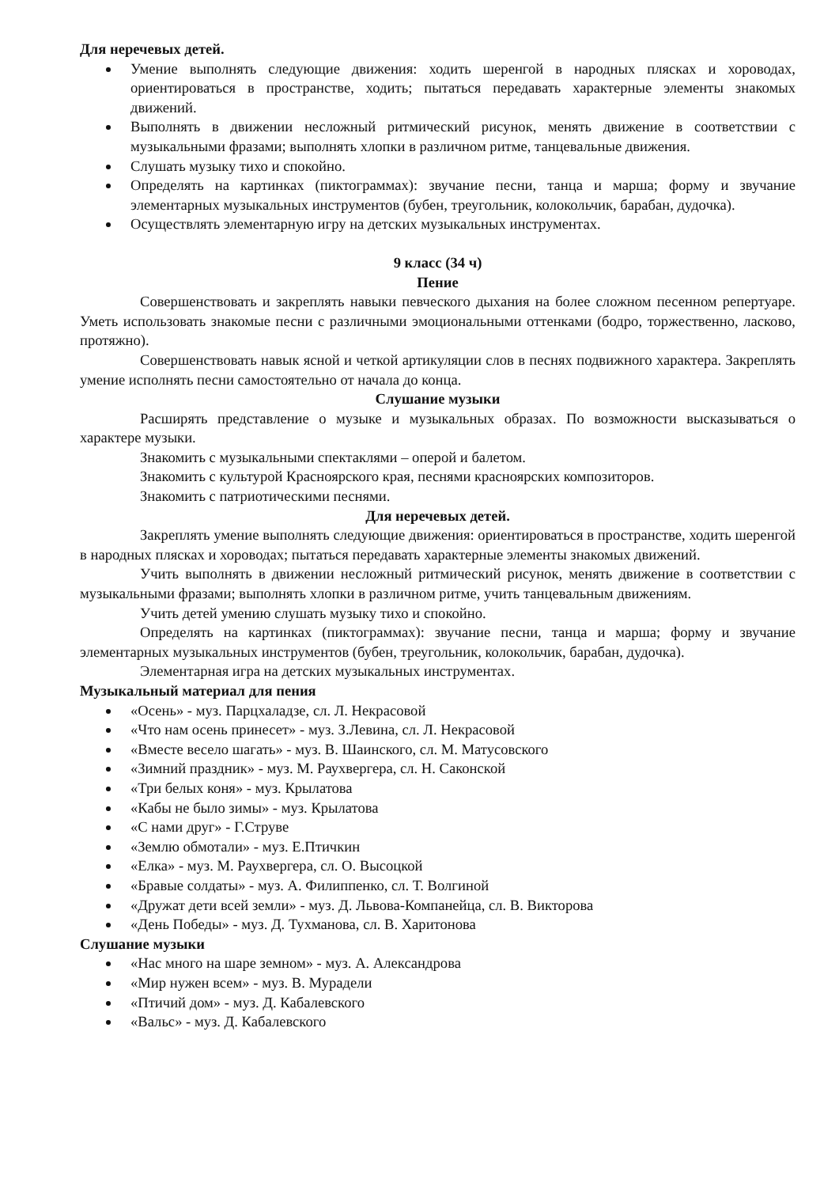Для неречевых детей.
Умение выполнять следующие движения: ходить шеренгой в народных плясках и хороводах, ориентироваться в пространстве, ходить; пытаться передавать характерные элементы знакомых движений.
Выполнять в движении несложный ритмический рисунок, менять движение в соответствии с музыкальными фразами; выполнять хлопки в различном ритме, танцевальные движения.
Слушать музыку тихо и спокойно.
Определять на картинках (пиктограммах): звучание песни, танца и марша; форму и звучание элементарных музыкальных инструментов (бубен, треугольник, колокольчик, барабан, дудочка).
Осуществлять элементарную игру на детских музыкальных инструментах.
9 класс (34 ч)
Пение
Совершенствовать и закреплять навыки певческого дыхания на более сложном песенном репертуаре. Уметь использовать знакомые песни с различными эмоциональными оттенками (бодро, торжественно, ласково, протяжно).
Совершенствовать навык ясной и четкой артикуляции слов в песнях подвижного характера. Закреплять умение исполнять песни самостоятельно от начала до конца.
Слушание музыки
Расширять представление о музыке и музыкальных образах. По возможности высказываться о характере музыки.
Знакомить с музыкальными спектаклями – оперой и балетом.
Знакомить с культурой Красноярского края, песнями красноярских композиторов.
Знакомить с патриотическими песнями.
Для неречевых детей.
Закреплять умение выполнять следующие движения: ориентироваться в пространстве, ходить шеренгой в народных плясках и хороводах; пытаться передавать характерные элементы знакомых движений.
Учить выполнять в движении несложный ритмический рисунок, менять движение в соответствии с музыкальными фразами; выполнять хлопки в различном ритме, учить танцевальным движениям.
Учить детей умению слушать музыку тихо и спокойно.
Определять на картинках (пиктограммах): звучание песни, танца и марша; форму и звучание элементарных музыкальных инструментов (бубен, треугольник, колокольчик, барабан, дудочка).
Элементарная игра на детских музыкальных инструментах.
Музыкальный материал для пения
«Осень» - муз. Парцхаладзе, сл. Л. Некрасовой
«Что нам осень принесет» - муз. З.Левина, сл. Л. Некрасовой
«Вместе весело шагать» - муз. В. Шаинского, сл. М. Матусовского
«Зимний праздник» - муз. М. Раухвергера, сл. Н. Саконской
«Три белых коня» - муз. Крылатова
«Кабы не было зимы» - муз. Крылатова
«С нами друг» - Г.Струве
«Землю обмотали» - муз. Е.Птичкин
«Елка» - муз. М. Раухвергера, сл. О. Высоцкой
«Бравые солдаты» - муз. А. Филиппенко, сл. Т. Волгиной
«Дружат дети всей земли» - муз. Д. Львова-Компанейца, сл. В. Викторова
«День Победы» - муз. Д. Тухманова, сл. В. Харитонова
Слушание музыки
«Нас много на шаре земном» - муз. А. Александрова
«Мир нужен всем» - муз. В. Мурадели
«Птичий дом» - муз. Д. Кабалевского
«Вальс» - муз. Д. Кабалевского